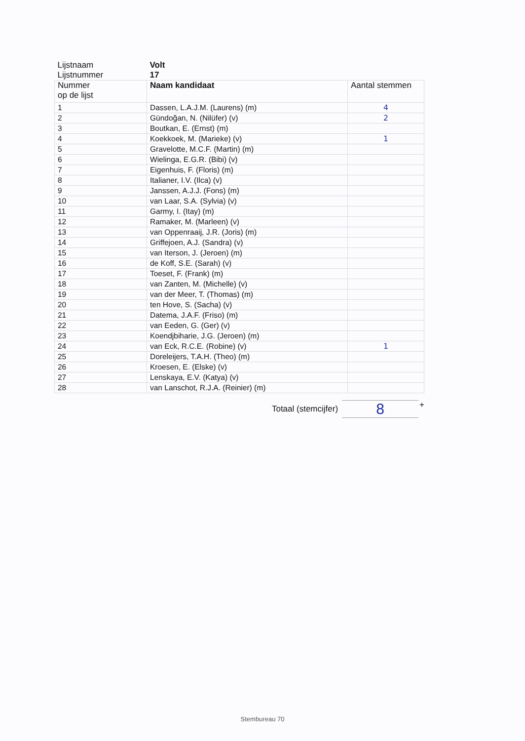| Lijstnaam Lijstnummer | Volt 17 | |
| Nummer op de lijst | Naam kandidaat | Aantal stemmen |
| 1 | Dassen, L.A.J.M. (Laurens) (m) | 4 |
| 2 | Gündoğan, N. (Nilüfer) (v) | 2 |
| 3 | Boutkan, E. (Ernst) (m) | |
| 4 | Koekkoek, M. (Marieke) (v) | 1 |
| 5 | Gravelotte, M.C.F. (Martin) (m) | |
| 6 | Wielinga, E.G.R. (Bibi) (v) | |
| 7 | Eigenhuis, F. (Floris) (m) | |
| 8 | Italianer, I.V. (Ilca) (v) | |
| 9 | Janssen, A.J.J. (Fons) (m) | |
| 10 | van Laar, S.A. (Sylvia) (v) | |
| 11 | Garmy, I. (Itay) (m) | |
| 12 | Ramaker, M. (Marleen) (v) | |
| 13 | van Oppenraaij, J.R. (Joris) (m) | |
| 14 | Griffejoen, A.J. (Sandra) (v) | |
| 15 | van Iterson, J. (Jeroen) (m) | |
| 16 | de Koff, S.E. (Sarah) (v) | |
| 17 | Toeset, F. (Frank) (m) | |
| 18 | van Zanten, M. (Michelle) (v) | |
| 19 | van der Meer, T. (Thomas) (m) | |
| 20 | ten Hove, S. (Sacha) (v) | |
| 21 | Datema, J.A.F. (Friso) (m) | |
| 22 | van Eeden, G. (Ger) (v) | |
| 23 | Koendjbiharie, J.G. (Jeroen) (m) | |
| 24 | van Eck, R.C.E. (Robine) (v) | 1 |
| 25 | Doreleijers, T.A.H. (Theo) (m) | |
| 26 | Kroesen, E. (Elske) (v) | |
| 27 | Lenskaya, E.V. (Katya) (v) | |
| 28 | van Lanschot, R.J.A. (Reinier) (m) | |
Totaal (stemcijfer)
8
+
Stembureau 70